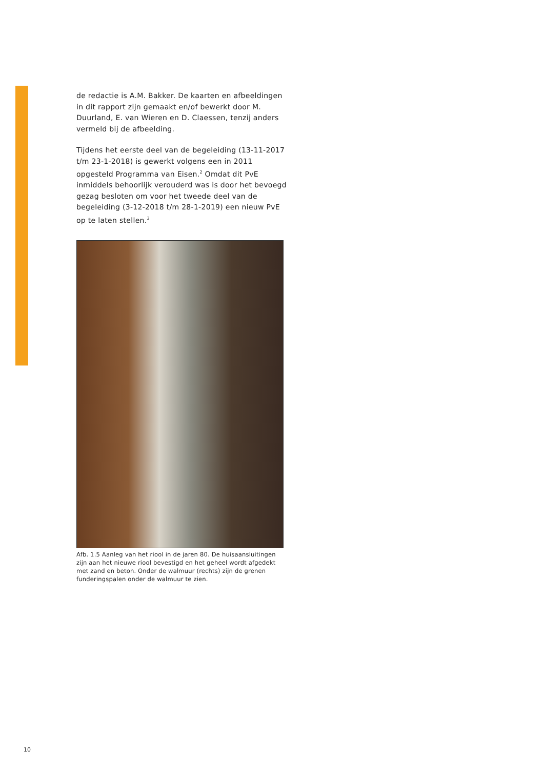de redactie is A.M. Bakker. De kaarten en afbeeldingen in dit rapport zijn gemaakt en/of bewerkt door M. Duurland, E. van Wieren en D. Claessen, tenzij anders vermeld bij de afbeelding.
Tijdens het eerste deel van de begeleiding (13-11-2017 t/m 23-1-2018) is gewerkt volgens een in 2011 opgesteld Programma van Eisen.<sup>2</sup> Omdat dit PvE inmiddels behoorlijk verouderd was is door het bevoegd gezag besloten om voor het tweede deel van de begeleiding (3-12-2018 t/m 28-1-2019) een nieuw PvE op te laten stellen.<sup>3</sup>
Afb. 1.5 Aanleg van het riool in de jaren 80. De huisaansluitingen zijn aan het nieuwe riool bevestigd en het geheel wordt afgedekt met zand en beton. Onder de walmuur (rechts) zijn de grenen funderingspalen onder de walmuur te zien.
10